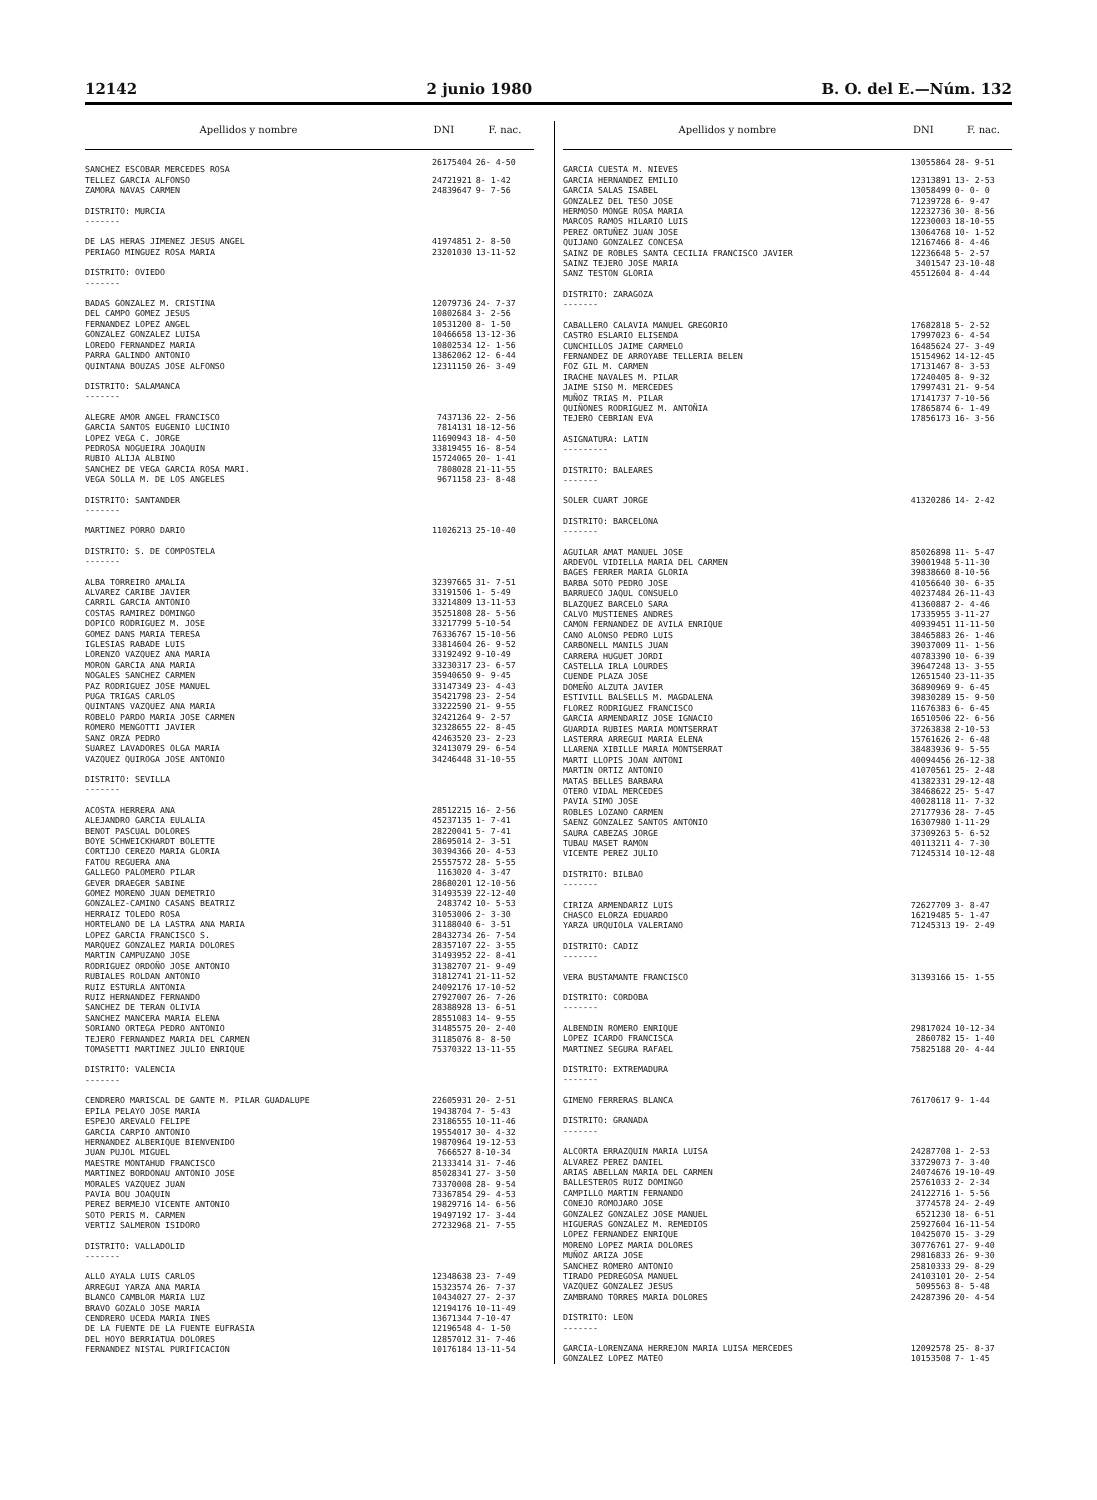12142 2 junio 1980 B. O. del E.—Núm. 132
| Apellidos y nombre | DNI | F. nac. |
| --- | --- | --- |
| SANCHEZ ESCOBAR MERCEDES ROSA | 26175404 | 26- 4-50 |
| TELLEZ GARCIA ALFONSO | 24721921 | 8- 1-42 |
| ZAMORA NAVAS CARMEN | 24839647 | 9- 7-56 |
| DISTRITO: MURCIA ------- | | |
| DE LAS HERAS JIMENEZ JESUS ANGEL | 41974851 | 2- 8-50 |
| PERIAGO MINGUEZ ROSA MARIA | 23201030 | 13-11-52 |
| DISTRITO: OVIEDO ------- | | |
| BADAS GONZALEZ M. CRISTINA | 12079736 | 24- 7-37 |
| DEL CAMPO GOMEZ JESUS | 10802684 | 3- 2-56 |
| FERNANDEZ LOPEZ ANGEL | 10531200 | 8- 1-50 |
| GONZALEZ GONZALEZ LUISA | 10466658 | 13-12-36 |
| LOREDO FERNANDEZ MARIA | 10802534 | 12- 1-56 |
| PARRA GALINDO ANTONIO | 13862062 | 12- 6-44 |
| QUINTANA BOUZAS JOSE ALFONSO | 12311150 | 26- 3-49 |
| DISTRITO: SALAMANCA ------- | | |
| ALEGRE AMOR ANGEL FRANCISCO | 7437136 | 22- 2-56 |
| GARCIA SANTOS EUGENIO LUCINIO | 7814131 | 18-12-56 |
| LOPEZ VEGA C. JORGE | 11690943 | 18- 4-50 |
| PEDROSA NOGUEIRA JOAQUIN | 33819455 | 16- 8-54 |
| RUBIO ALIJA ALBINO | 15724065 | 20- 1-41 |
| SANCHEZ DE VEGA GARCIA ROSA MARI. | 7808028 | 21-11-55 |
| VEGA SOLLA M. DE LOS ANGELES | 9671158 | 23- 8-48 |
| DISTRITO: SANTANDER ------- | | |
| MARTINEZ PORRO DARIO | 11026213 | 25-10-40 |
| DISTRITO: S. DE COMPOSTELA ------- | | |
| ALBA TORREIRO AMALIA | 32397665 | 31- 7-51 |
| ALVAREZ CARIBE JAVIER | 33191506 | 1- 5-49 |
| CARRIL GARCIA ANTONIO | 33214809 | 13-11-53 |
| COSTAS RAMIREZ DOMINGO | 35251808 | 28- 5-56 |
| DOPICO RODRIGUEZ M. JOSE | 33217799 | 5-10-54 |
| GOMEZ DANS MARIA TERESA | 76336767 | 15-10-56 |
| IGLESIAS RABADE LUIS | 33814604 | 26- 9-52 |
| LORENZO VAZQUEZ ANA MARIA | 33192492 | 9-10-49 |
| MORON GARCIA ANA MARIA | 33230317 | 23- 6-57 |
| NOGALES SANCHEZ CARMEN | 35940650 | 9- 9-45 |
| PAZ RODRIGUEZ JOSE MANUEL | 33147349 | 23- 4-43 |
| PUGA TRIGAS CARLOS | 35421798 | 23- 2-54 |
| QUINTANS VAZQUEZ ANA MARIA | 33222590 | 21- 9-55 |
| ROBELO PARDO MARIA JOSE CARMEN | 32421264 | 9- 2-57 |
| ROMERO MENGOTTI JAVIER | 32328655 | 22- 8-45 |
| SANZ ORZA PEDRO | 42463520 | 23- 2-23 |
| SUAREZ LAVADORES OLGA MARIA | 32413079 | 29- 6-54 |
| VAZQUEZ QUIROGA JOSE ANTONIO | 34246448 | 31-10-55 |
| DISTRITO: SEVILLA ------- | | |
| ACOSTA HERRERA ANA | 28512215 | 16- 2-56 |
| ALEJANDRO GARCIA EULALIA | 45237135 | 1- 7-41 |
| BENOT PASCUAL DOLORES | 28220041 | 5- 7-41 |
| BOYE SCHWEICKHARDT BOLETTE | 28695014 | 2- 3-51 |
| CORTIJO CEREZO MARIA GLORIA | 30394366 | 20- 4-53 |
| FATOU REGUERA ANA | 25557572 | 28- 5-55 |
| GALLEGO PALOMERO PILAR | 1163020 | 4- 3-47 |
| GEVER DRAEGER SABINE | 28680201 | 12-10-56 |
| GOMEZ MORENO JUAN DEMETRIO | 31493539 | 22-12-40 |
| GONZALEZ-CAMINO CASANS BEATRIZ | 2483742 | 10- 5-53 |
| HERRAIZ TOLEDO ROSA | 31053006 | 2- 3-30 |
| HORTELANO DE LA LASTRA ANA MARIA | 31188040 | 6- 3-51 |
| LOPEZ GARCIA FRANCISCO S. | 28432734 | 26- 7-54 |
| MARQUEZ GONZALEZ MARIA DOLORES | 28357107 | 22- 3-55 |
| MARTIN CAMPUZANO JOSE | 31493952 | 22- 8-41 |
| RODRIGUEZ ORDOÑO JOSE ANTONIO | 31382707 | 21- 9-49 |
| RUBIALES ROLDAN ANTONIO | 31812741 | 21-11-52 |
| RUIZ ESTURLA ANTONIA | 24092176 | 17-10-52 |
| RUIZ HERNANDEZ FERNANDO | 27927007 | 26- 7-26 |
| SANCHEZ DE TERAN OLIVIA | 28388928 | 13- 6-51 |
| SANCHEZ MANCERA MARIA ELENA | 28551083 | 14- 9-55 |
| SORIANO ORTEGA PEDRO ANTONIO | 31485575 | 20- 2-40 |
| TEJERO FERNANDEZ MARIA DEL CARMEN | 31185076 | 8- 8-50 |
| TOMASETTI MARTINEZ JULIO ENRIQUE | 75370322 | 13-11-55 |
| DISTRITO: VALENCIA ------- | | |
| CENDRERO MARISCAL DE GANTE M. PILAR GUADALUPE | 22605931 | 20- 2-51 |
| EPILA PELAYO JOSE MARIA | 19438704 | 7- 5-43 |
| ESPEJO AREVALO FELIPE | 23186555 | 10-11-46 |
| GARCIA CARPIO ANTONIO | 19554017 | 30- 4-32 |
| HERNANDEZ ALBERIQUE BIENVENIDO | 19870964 | 19-12-53 |
| JUAN PUJOL MIGUEL | 7666527 | 8-10-34 |
| MAESTRE MONTAHUD FRANCISCO | 21333414 | 31- 7-46 |
| MARTINEZ BORDONAU ANTONIO JOSE | 85028341 | 27- 3-50 |
| MORALES VAZQUEZ JUAN | 73370008 | 28- 9-54 |
| PAVIA BOU JOAQUIN | 73367854 | 29- 4-53 |
| PEREZ BERMEJO VICENTE ANTONIO | 19829716 | 14- 6-56 |
| SOTO PERIS M. CARMEN | 19497192 | 17- 3-44 |
| VERTIZ SALMERON ISIDORO | 27232968 | 21- 7-55 |
| DISTRITO: VALLADOLID ------- | | |
| ALLO AYALA LUIS CARLOS | 12348638 | 23- 7-49 |
| ARREGUI YARZA ANA MARIA | 15323574 | 26- 7-37 |
| BLANCO CAMBLOR MARIA LUZ | 10434027 | 27- 2-37 |
| BRAVO GOZALO JOSE MARIA | 12194176 | 10-11-49 |
| CENDRERO UCEDA MARIA INES | 13671344 | 7-10-47 |
| DE LA FUENTE DE LA FUENTE EUFRASIA | 12196548 | 4- 1-50 |
| DEL HOYO BERRIATUA DOLORES | 12857012 | 31- 7-46 |
| FERNANDEZ NISTAL PURIFICACION | 10176184 | 13-11-54 |
| Apellidos y nombre | DNI | F. nac. |
| --- | --- | --- |
| GARCIA CUESTA M. NIEVES | 13055864 | 28- 9-51 |
| GARCIA HERNANDEZ EMILIO | 12313891 | 13- 2-53 |
| GARCIA SALAS ISABEL | 13058499 | 0- 0- 0 |
| GONZALEZ DEL TESO JOSE | 71239728 | 6- 9-47 |
| HERMOSO MONGE ROSA MARIA | 12232736 | 30- 8-56 |
| MARCOS RAMOS HILARIO LUIS | 12230003 | 18-10-55 |
| PEREZ ORTUÑEZ JUAN JOSE | 13064768 | 10- 1-52 |
| QUIJANO GONZALEZ CONCESA | 12167466 | 8- 4-46 |
| SAINZ DE ROBLES SANTA CECILIA FRANCISCO JAVIER | 12236648 | 5- 2-57 |
| SAINZ TEJERO JOSE MARIA | 3401547 | 23-10-48 |
| SANZ TESTON GLORIA | 45512604 | 8- 4-44 |
| DISTRITO: ZARAGOZA ------- | | |
| CABALLERO CALAVIA MANUEL GREGORIO | 17682818 | 5- 2-52 |
| CASTRO ESLARIO ELISENDA | 17997023 | 6- 4-54 |
| CUNCHILLOS JAIME CARMELO | 16485624 | 27- 3-49 |
| FERNANDEZ DE ARROYABE TELLERIA BELEN | 15154962 | 14-12-45 |
| FOZ GIL M. CARMEN | 17131467 | 8- 3-53 |
| IRACHE NAVALES M. PILAR | 17240405 | 8- 9-32 |
| JAIME SISO M. MERCEDES | 17997431 | 21- 9-54 |
| MUÑOZ TRIAS M. PILAR | 17141737 | 7-10-56 |
| QUIÑONES RODRIGUEZ M. ANTOÑIA | 17865874 | 6- 1-49 |
| TEJERO CEBRIAN EVA | 17856173 | 16- 3-56 |
| ASIGNATURA: LATIN --------- | | |
| DISTRITO: BALEARES ------- | | |
| SOLER CUART JORGE | 41320286 | 14- 2-42 |
| DISTRITO: BARCELONA ------- | | |
| AGUILAR AMAT MANUEL JOSE | 85026898 | 11- 5-47 |
| ARDEVOL VIDIELLA MARIA DEL CARMEN | 39001948 | 5-11-30 |
| BAGES FERRER MARIA GLORIA | 39838660 | 8-10-56 |
| BARBA SOTO PEDRO JOSE | 41056640 | 30- 6-35 |
| BARRUECO JAQUL CONSUELO | 40237484 | 26-11-43 |
| BLAZQUEZ BARCELO SARA | 41360887 | 2- 4-46 |
| CALVO MUSTIENES ANDRES | 17335955 | 3-11-27 |
| CAMON FERNANDEZ DE AVILA ENRIQUE | 40939451 | 11-11-50 |
| CANO ALONSO PEDRO LUIS | 38465883 | 26- 1-46 |
| CARBONELL MANILS JUAN | 39037009 | 11- 1-56 |
| CARRERA HUGUET JORDI | 40783390 | 10- 6-39 |
| CASTELLA IRLA LOURDES | 39647248 | 13- 3-55 |
| CUENDE PLAZA JOSE | 12651540 | 23-11-35 |
| DOMEÑO ALZUTA JAVIER | 36890969 | 9- 6-45 |
| ESTIVILL BALSELLS M. MAGDALENA | 39830289 | 15- 9-50 |
| FLOREZ RODRIGUEZ FRANCISCO | 11676383 | 6- 6-45 |
| GARCIA ARMENDARIZ JOSE IGNACIO | 16510506 | 22- 6-56 |
| GUARDIA RUBIES MARIA MONTSERRAT | 37263838 | 2-10-53 |
| LASTERRA ARREGUI MARIA ELENA | 15761626 | 2- 6-48 |
| LLARENA XIBILLE MARIA MONTSERRAT | 38483936 | 9- 5-55 |
| MARTI LLOPIS JOAN ANTONI | 40094456 | 26-12-38 |
| MARTIN ORTIZ ANTONIO | 41070561 | 25- 2-48 |
| MATAS BELLES BARBARA | 41382331 | 29-12-48 |
| OTERO VIDAL MERCEDES | 38468622 | 25- 5-47 |
| PAVIA SIMO JOSE | 40028118 | 11- 7-32 |
| ROBLES LOZANO CARMEN | 27177936 | 28- 7-45 |
| SAENZ GONZALEZ SANTOS ANTONIO | 16307980 | 1-11-29 |
| SAURA CABEZAS JORGE | 37309263 | 5- 6-52 |
| TUBAU MASET RAMON | 40113211 | 4- 7-30 |
| VICENTE PEREZ JULIO | 71245314 | 10-12-48 |
| DISTRITO: BILBAO ------- | | |
| CIRIZA ARMENDARIZ LUIS | 72627709 | 3- 8-47 |
| CHASCO ELORZA EDUARDO | 16219485 | 5- 1-47 |
| YARZA URQUIOLA VALERIANO | 71245313 | 19- 2-49 |
| DISTRITO: CADIZ ------- | | |
| VERA BUSTAMANTE FRANCISCO | 31393166 | 15- 1-55 |
| DISTRITO: CORDOBA ------- | | |
| ALBENDIN ROMERO ENRIQUE | 29817024 | 10-12-34 |
| LOPEZ ICARDO FRANCISCA | 2860782 | 15- 1-40 |
| MARTINEZ SEGURA RAFAEL | 75825188 | 20- 4-44 |
| DISTRITO: EXTREMADURA ------- | | |
| GIMENO FERRERAS BLANCA | 76170617 | 9- 1-44 |
| DISTRITO: GRANADA ------- | | |
| ALCORTA ERRAZQUIN MARIA LUISA | 24287708 | 1- 2-53 |
| ALVAREZ PEREZ DANIEL | 33729073 | 7- 3-40 |
| ARIAS ABELLAN MARIA DEL CARMEN | 24074676 | 19-10-49 |
| BALLESTEROS RUIZ DOMINGO | 25761033 | 2- 2-34 |
| CAMPILLO MARTIN FERNANDO | 24122716 | 1- 5-56 |
| CONEJO ROMOJARO JOSE | 3774578 | 24- 2-49 |
| GONZALEZ GONZALEZ JOSE MANUEL | 6521230 | 18- 6-51 |
| HIGUERAS GONZALEZ M. REMEDIOS | 25927604 | 16-11-54 |
| LOPEZ FERNANDEZ ENRIQUE | 10425070 | 15- 3-29 |
| MORENO LOPEZ MARIA DOLORES | 30776761 | 27- 9-40 |
| MUÑOZ ARIZA JOSE | 29816833 | 26- 9-30 |
| SANCHEZ ROMERO ANTONIO | 25810333 | 29- 8-29 |
| TIRADO PEDREGOSA MANUEL | 24103101 | 20- 2-54 |
| VAZQUEZ GONZALEZ JESUS | 5095563 | 8- 5-48 |
| ZAMBRANO TORRES MARIA DOLORES | 24287396 | 20- 4-54 |
| DISTRITO: LEON ------- | | |
| GARCIA-LORENZANA HERREJON MARIA LUISA MERCEDES | 12092578 | 25- 8-37 |
| GONZALEZ LOPEZ MATEO | 10153508 | 7- 1-45 |